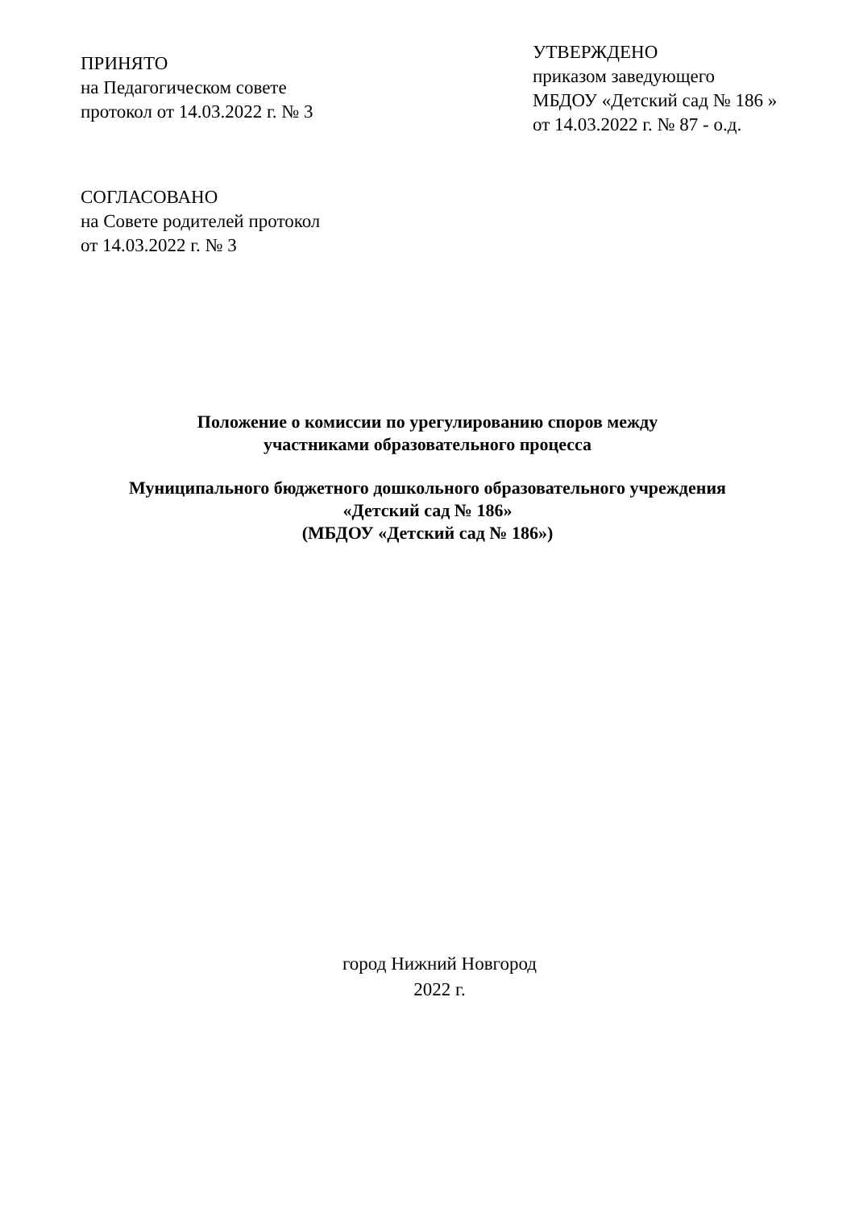ПРИНЯТО
на Педагогическом совете
протокол от 14.03.2022 г. № 3
УТВЕРЖДЕНО
приказом заведующего
МБДОУ «Детский сад № 186 »
от 14.03.2022 г. № 87 - о.д.
СОГЛАСОВАНО
на Совете родителей протокол
от 14.03.2022 г. № 3
Положение о комиссии по урегулированию споров между
участниками образовательного процесса
Муниципального бюджетного дошкольного образовательного учреждения
«Детский сад № 186»
(МБДОУ «Детский сад № 186»)
город Нижний Новгород
2022 г.